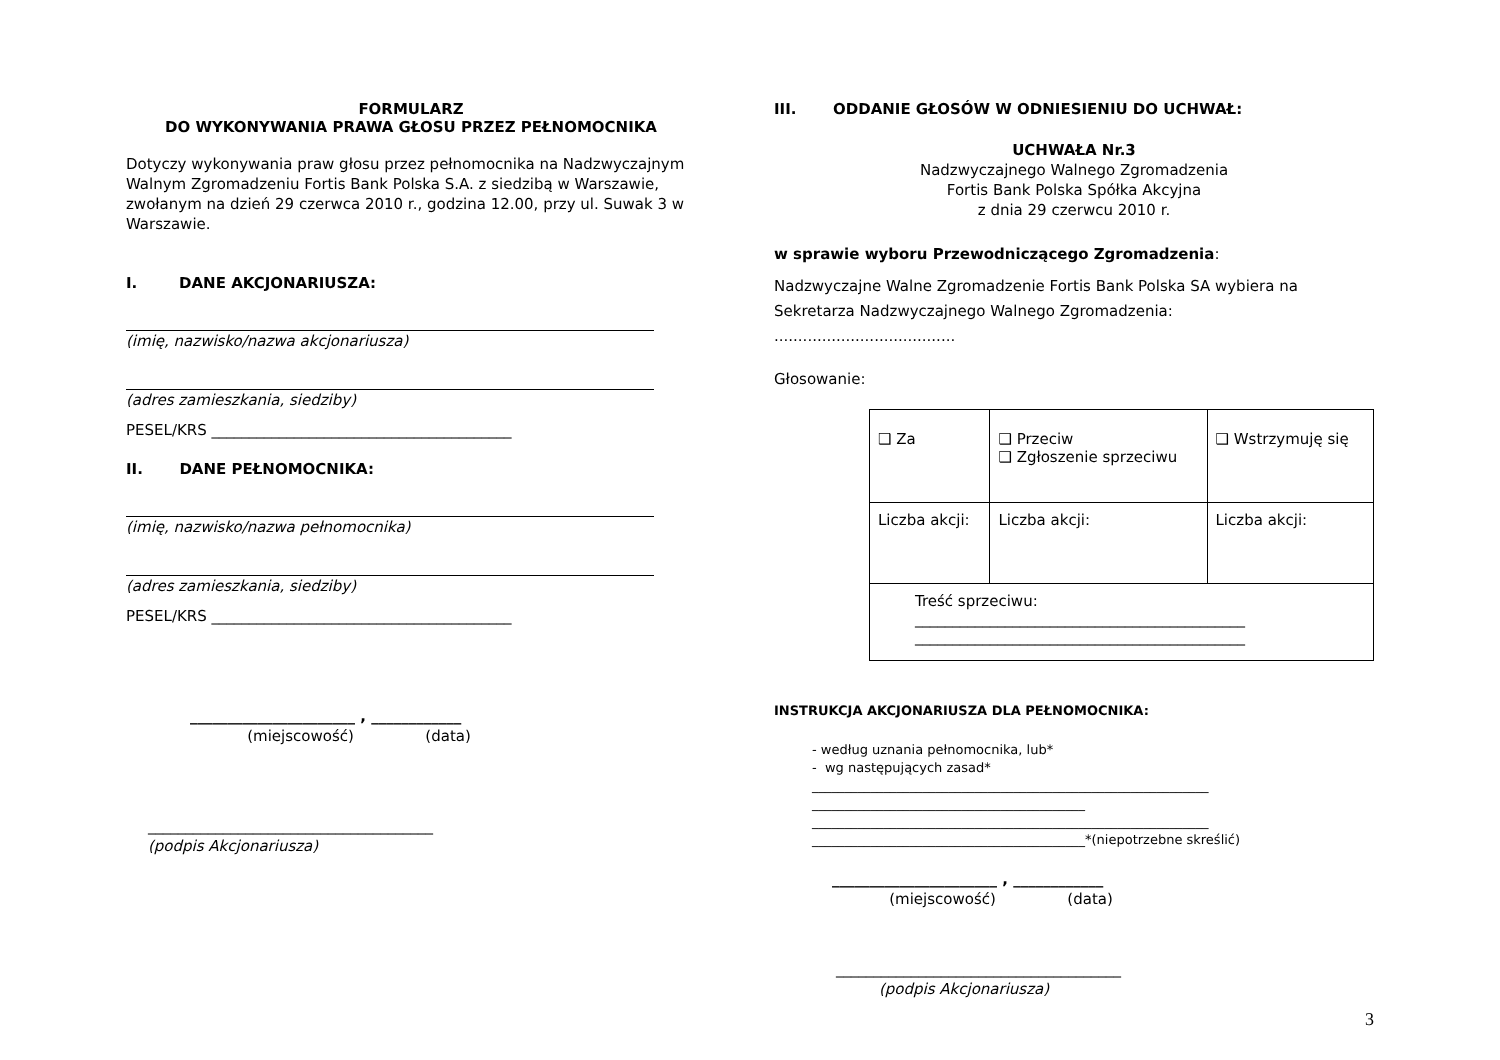FORMULARZ
DO WYKONYWANIA PRAWA GŁOSU PRZEZ PEŁNOMOCNIKA
Dotyczy wykonywania praw głosu przez pełnomocnika na Nadzwyczajnym Walnym Zgromadzeniu Fortis Bank Polska S.A. z siedzibą w Warszawie, zwołanym na dzień 29 czerwca 2010 r., godzina 12.00, przy ul. Suwak 3 w Warszawie.
I. DANE AKCJONARIUSZA:
(imię, nazwisko/nazwa akcjonariusza)
(adres zamieszkania, siedziby)
PESEL/KRS ________________________________________
II. DANE PEŁNOMOCNIKA:
(imię, nazwisko/nazwa pełnomocnika)
(adres zamieszkania, siedziby)
PESEL/KRS ________________________________________
______________________ , ____________
(miejscowość) (data)
______________________________________
(podpis Akcjonariusza)
III. ODDANIE GŁOSÓW W ODNIESIENIU DO UCHWAŁ:
UCHWAŁA Nr.3
Nadzwyczajnego Walnego Zgromadzenia
Fortis Bank Polska Spółka Akcyjna
z dnia 29 czerwcu 2010 r.
w sprawie wyboru Przewodniczącego Zgromadzenia:
Nadzwyczajne Walne Zgromadzenie Fortis Bank Polska SA wybiera na Sekretarza Nadzwyczajnego Walnego Zgromadzenia:
......................................
Głosowanie:
| ❑ Za | ❑ Przeciw ❑ Zgłoszenie sprzeciwu | ❑ Wstrzymuję się |
| Liczba akcji: | Liczba akcji: | Liczba akcji: |
| Treść sprzeciwu: ____________________________________________ ____________________________________________ | | |
INSTRUKCJA AKCJONARIUSZA DLA PEŁNOMOCNIKA:
- według uznania pełnomocnika, lub*
- wg następujących zasad*
_____________________________________________________________
__________________________________________
_____________________________________________________________
__________________________________________*(niepotrzebne skreślić)
______________________ , ____________
(miejscowość) (data)
______________________________________
(podpis Akcjonariusza)
3